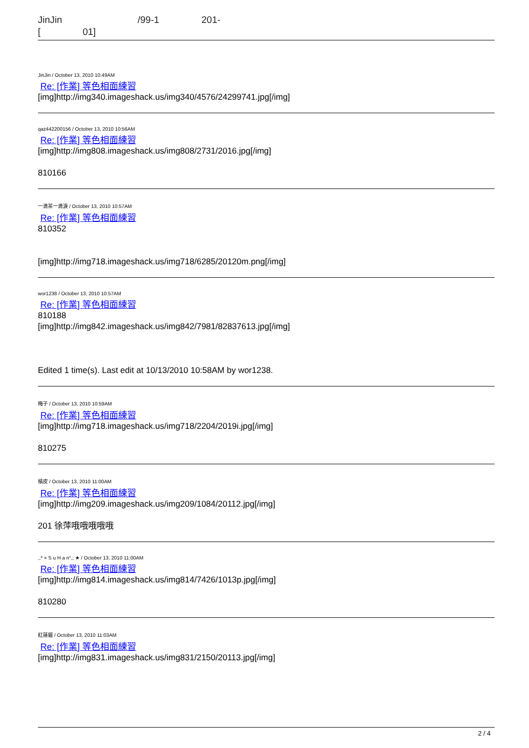JinJin /99-1 201-
[ 01]
JinJin / October 13, 2010 10:49AM
Re: [作業] 等色相面練習
[img]http://img340.imageshack.us/img340/4576/24299741.jpg[/img]
qaz442200156 / October 13, 2010 10:56AM
Re: [作業] 等色相面練習
[img]http://img808.imageshack.us/img808/2731/2016.jpg[/img]
810166
一滴茶一滴淚 / October 13, 2010 10:57AM
Re: [作業] 等色相面練習
810352
[img]http://img718.imageshack.us/img718/6285/20120m.png[/img]
wor1238 / October 13, 2010 10:57AM
Re: [作業] 等色相面練習
810188
[img]http://img842.imageshack.us/img842/7981/82837613.jpg[/img]
Edited 1 time(s). Last edit at 10/13/2010 10:58AM by wor1238.
梅子 / October 13, 2010 10:59AM
Re: [作業] 等色相面練習
[img]http://img718.imageshack.us/img718/2204/2019i.jpg[/img]
810275
橘皮 / October 13, 2010 11:00AM
Re: [作業] 等色相面練習
[img]http://img209.imageshack.us/img209/1084/20112.jpg[/img]
201 徐萍哦哦哦哦哦
,,* × S u H a n°,; ★ / October 13, 2010 11:00AM
Re: [作業] 等色相面練習
[img]http://img814.imageshack.us/img814/7426/1013p.jpg[/img]
810280
紅蓮貓 / October 13, 2010 11:03AM
Re: [作業] 等色相面練習
[img]http://img831.imageshack.us/img831/2150/20113.jpg[/img]
2 / 4